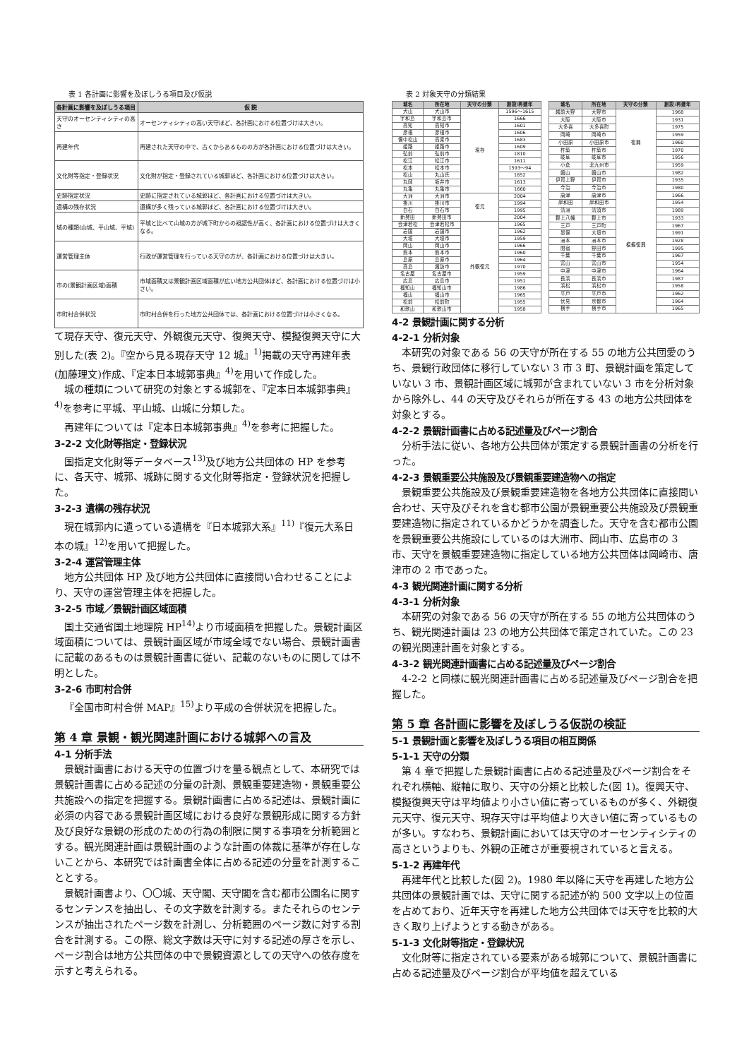表 1 各計画に影響を及ぼしうる項目及び仮説
| 各計画に影響を及ぼしうる項目 | 仮 説 |
| --- | --- |
| 天守のオーセンティシティの高さ | オーセンティシティの高い天守ほど、各計画における位置づけは大きい。 |
| 再建年代 | 再建された天守の中で、古くからあるものの方が各計画における位置づけは大きい。 |
| 文化財等指定・登録状況 | 文化財が指定・登録されている城郭ほど、各計画における位置づけは大きい。 |
| 史跡指定状況 | 史跡に指定されている城郭ほど、各計画における位置づけは大きい。 |
| 遺構の残存状況 | 遺構が多く残っている城郭ほど、各計画における位置づけは大きい。 |
| 城の種類(山城、平山城、平城) | 平城と比べて山城の方が城下町からの視認性が高く、各計画における位置づけは大きくなる。 |
| 運営管理主体 | 行政が運営管理を行っている天守の方が、各計画における位置づけは大きい。 |
| 市の(景観計画区域)面積 | 市域面積又は景観計画区域面積が広い地方公共団体ほど、各計画における位置づけは小さい。 |
| 市町村合併状況 | 市町村合併を行った地方公共団体では、各計画における位置づけは小さくなる。 |
て現存天守、復元天守、外観復元天守、復興天守、模擬復興天守に大別した(表 2)。『空から見る現存天守 12 城』<sup>1)</sup>掲載の天守再建年表(加藤理文)作成、『定本日本城郭事典』<sup>4)</sup>を用いて作成した。
城の種類について研究の対象とする城郭を、『定本日本城郭事典』<sup>4)</sup>を参考に平城、平山城、山城に分類した。
再建年については『定本日本城郭事典』<sup>4)</sup>を参考に把握した。
3-2-2 文化財等指定・登録状況
国指定文化財等データベース<sup>13)</sup>及び地方公共団体の HP を参考に、各天守、城郭、城跡に関する文化財等指定・登録状況を把握した。
3-2-3 遺構の残存状況
現在城郭内に遺っている遺構を『日本城郭大系』<sup>11)</sup>『復元大系日本の城』<sup>12)</sup>を用いて把握した。
3-2-4 運営管理主体
地方公共団体 HP 及び地方公共団体に直接問い合わせることにより、天守の運営管理主体を把握した。
3-2-5 市域／景観計画区域面積
国土交通省国土地理院 HP<sup>14)</sup>より市域面積を把握した。景観計画区域面積については、景観計画区域が市域全域でない場合、景観計画書に記載のあるものは景観計画書に従い、記載のないものに関しては不明とした。
3-2-6 市町村合併
『全国市町村合併 MAP』<sup>15)</sup>より平成の合併状況を把握した。
第 4 章 景観・観光関連計画における城郭への言及
4-1 分析手法
景観計画書における天守の位置づけを量る観点として、本研究では景観計画書に占める記述の分量の計測、景観重要建造物・景観重要公共施設への指定を把握する。景観計画書に占める記述は、景観計画に必須の内容である景観計画区域における良好な景観形成に関する方針及び良好な景観の形成のための行為の制限に関する事項を分析範囲とする。観光関連計画は景観計画のような計画の体裁に基準が存在しないことから、本研究では計画書全体に占める記述の分量を計測することとする。
景観計画書より、〇〇城、天守閣、天守閣を含む都市公園名に関するセンテンスを抽出し、その文字数を計測する。またそれらのセンテンスが抽出されたページ数を計測し、分析範囲のページ数に対する割合を計測する。この際、総文字数は天守に対する記述の厚さを示し、ページ割合は地方公共団体の中で景観資源としての天守への依存度を示すと考えられる。
表 2 対象天守の分類結果
| 城名 | 所在地 | 天守の分類 | 創設/再建年 |
| --- | --- | --- | --- |
| 犬山 | 犬山市 | 現存 | 1596～1615 |
| 宇和島 | 宇和島市 | | 1666 |
| 高知 | 高知市 | | 1601 |
| 彦根 | 彦根市 | | 1606 |
| 備中松山 | 高梁市 | | 1683 |
| 姫路 | 姫路市 | | 1609 |
| 弘前 | 弘前市 | | 1810 |
| 松江 | 松江市 | | 1611 |
| 松本 | 松本市 | | 1593～94 |
| 松山 | 丸山氏 | | 1852 |
| 丸岡 | 坂井市 | | 1613 |
| 丸亀 | 丸亀市 | | 1660 |
| 大洲 | 大洲市 | 復元 | 2004 |
| 掛川 | 掛川市 | | 1994 |
| 白石 | 白石市 | | 1995 |
| 新発田 | 新発田市 | | 2004 |
| 会津若松 | 会津若松市 | 外観復元 | 1965 |
| 岩国 | 岩国市 | | 1962 |
| 大垣 | 大垣市 | | 1959 |
| 岡山 | 岡山市 | | 1966 |
| 熊本 | 熊本市 | | 1960 |
| 島原 | 島原市 | | 1964 |
| 高島 | 諏訪市 | | 1970 |
| 名古屋 | 名古屋市 | | 1959 |
| 広島 | 広島市 | | 1951 |
| 福知山 | 福知山市 | | 1986 |
| 福山 | 福山市 | | 1965 |
| 松前 | 松前町 | | 1955 |
| 和歌山 | 和歌山市 | | 1958 |
| 城名 | 所在地 | 天守の分類 | 創設/再建年 |
| --- | --- | --- | --- |
| 越前大野 | 大野市 | 復興 | 1968 |
| 大阪 | 大阪市 | | 1931 |
| 大多喜 | 大多喜町 | | 1975 |
| 岡崎 | 岡崎市 | | 1959 |
| 小田原 | 小田原市 | | 1960 |
| 杵築 | 杵築市 | | 1970 |
| 岐阜 | 岐阜市 | | 1956 |
| 小倉 | 北九州市 | | 1959 |
| 館山 | 館山市 | | 1982 |
| 伊賀上野 | 伊賀市 | 模擬復興 | 1935 |
| 今治 | 今治市 | | 1980 |
| 唐津 | 唐津市 | | 1966 |
| 岸和田 | 岸和田市 | | 1954 |
| 清洲 | 清須市 | | 1989 |
| 郡上八幡 | 郡上市 | | 1933 |
| 三戸 | 三戸町 | | 1967 |
| 墨俣 | 大垣市 | | 1991 |
| 洲本 | 洲本市 | | 1928 |
| 関宿 | 野田市 | | 1995 |
| 千葉 | 千葉市 | | 1967 |
| 富山 | 富山市 | | 1954 |
| 中津 | 中津市 | | 1964 |
| 長浜 | 長浜市 | | 1987 |
| 浜松 | 浜松市 | | 1958 |
| 平戸 | 平戸市 | | 1962 |
| 伏見 | 京都市 | | 1964 |
| 横手 | 横手市 | | 1965 |
4-2 景観計画に関する分析
4-2-1 分析対象
本研究の対象である 56 の天守が所在する 55 の地方公共団愛のうち、景観行政団体に移行していない 3 市 3 町、景観計画を策定していない 3 市、景観計画区域に城郭が含まれていない 3 市を分析対象から除外し、44 の天守及びそれらが所在する 43 の地方公共団体を対象とする。
4-2-2 景観計画書に占める記述量及びページ割合
分析手法に従い、各地方公共団体が策定する景観計画書の分析を行った。
4-2-3 景観重要公共施設及び景観重要建造物への指定
景観重要公共施設及び景観重要建造物を各地方公共団体に直接問い合わせ、天守及びそれを含む都市公園が景観重要公共施設及び景観重要建造物に指定されているかどうかを調査した。天守を含む都市公園を景観重要公共施設にしているのは大洲市、岡山市、広島市の 3 市、天守を景観重要建造物に指定している地方公共団体は岡崎市、唐津市の 2 市であった。
4-3 観光関連計画に関する分析
4-3-1 分析対象
本研究の対象である 56 の天守が所在する 55 の地方公共団体のうち、観光関連計画は 23 の地方公共団体で策定されていた。この 23 の観光関連計画を対象とする。
4-3-2 観光関連計画書に占める記述量及びページ割合
4-2-2 と同様に観光関連計画書に占める記述量及びページ割合を把握した。
第 5 章 各計画に影響を及ぼしうる仮説の検証
5-1 景観計画と影響を及ぼしうる項目の相互関係
5-1-1 天守の分類
第 4 章で把握した景観計画書に占める記述量及びページ割合をそれぞれ横軸、縦軸に取り、天守の分類と比較した(図 1)。復興天守、模擬復興天守は平均値より小さい値に寄っているものが多く、外観復元天守、復元天守、現存天守は平均値より大きい値に寄っているものが多い。すなわち、景観計画においては天守のオーセンティシティの高さというよりも、外観の正確さが重要視されていると言える。
5-1-2 再建年代
再建年代と比較した(図 2)。1980 年以降に天守を再建した地方公共団体の景観計画では、天守に関する記述が約 500 文字以上の位置を占めており、近年天守を再建した地方公共団体では天守を比較的大きく取り上げようとする動きがある。
5-1-3 文化財等指定・登録状況
文化財等に指定されている要素がある城郭について、景観計画書に占める記述量及びページ割合が平均値を超えている